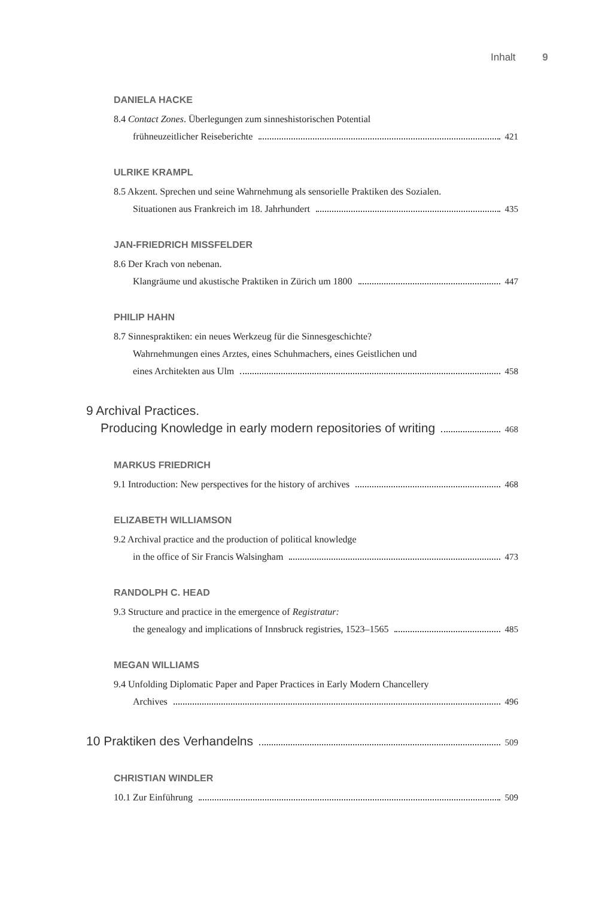Inhalt 9
DANIELA HACKE
8.4 Contact Zones. Überlegungen zum sinneshistorischen Potential
frühneuzeitlicher Reiseberichte 421
ULRIKE KRAMPL
8.5 Akzent. Sprechen und seine Wahrnehmung als sensorielle Praktiken des Sozialen.
Situationen aus Frankreich im 18. Jahrhundert 435
JAN-FRIEDRICH MISSFELDER
8.6 Der Krach von nebenan.
Klangräume und akustische Praktiken in Zürich um 1800 447
PHILIP HAHN
8.7 Sinnespraktiken: ein neues Werkzeug für die Sinnesgeschichte?
Wahrnehmungen eines Arztes, eines Schuhmachers, eines Geistlichen und
eines Architekten aus Ulm 458
9 Archival Practices.
Producing Knowledge in early modern repositories of writing 468
MARKUS FRIEDRICH
9.1 Introduction: New perspectives for the history of archives 468
ELIZABETH WILLIAMSON
9.2 Archival practice and the production of political knowledge
in the office of Sir Francis Walsingham 473
RANDOLPH C. HEAD
9.3 Structure and practice in the emergence of Registratur:
the genealogy and implications of Innsbruck registries, 1523–1565 485
MEGAN WILLIAMS
9.4 Unfolding Diplomatic Paper and Paper Practices in Early Modern Chancellery
Archives 496
10 Praktiken des Verhandelns 509
CHRISTIAN WINDLER
10.1 Zur Einführung 509